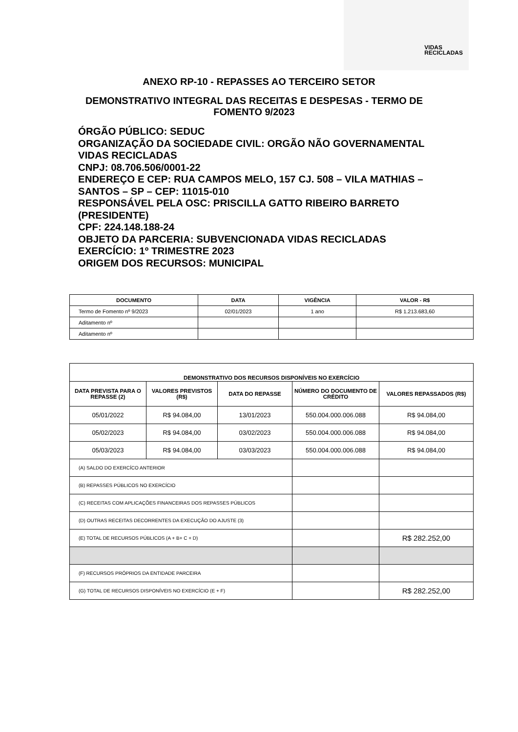VIDAS
RECICLADAS
ANEXO RP-10 - REPASSES AO TERCEIRO SETOR
DEMONSTRATIVO INTEGRAL DAS RECEITAS E DESPESAS - TERMO DE FOMENTO 9/2023
ÓRGÃO PÚBLICO: SEDUC
ORGANIZAÇÃO DA SOCIEDADE CIVIL: ORGÃO NÃO GOVERNAMENTAL VIDAS RECICLADAS
CNPJ: 08.706.506/0001-22
ENDEREÇO E CEP: RUA CAMPOS MELO, 157 CJ. 508 – VILA MATHIAS – SANTOS – SP – CEP: 11015-010
RESPONSÁVEL PELA OSC: PRISCILLA GATTO RIBEIRO BARRETO (PRESIDENTE)
CPF: 224.148.188-24
OBJETO DA PARCERIA: SUBVENCIONADA VIDAS RECICLADAS
EXERCÍCIO: 1º TRIMESTRE 2023
ORIGEM DOS RECURSOS: MUNICIPAL
| DOCUMENTO | DATA | VIGÊNCIA | VALOR - R$ |
| --- | --- | --- | --- |
| Termo de Fomento nº 9/2023 | 02/01/2023 | 1 ano | R$ 1.213.683,60 |
| Aditamento nº | | | |
| Aditamento nº | | | |
| DEMONSTRATIVO DOS RECURSOS DISPONÍVEIS NO EXERCÍCIO | | | | |
| --- | --- | --- | --- | --- |
| DATA PREVISTA PARA O REPASSE (2) | VALORES PREVISTOS (R$) | DATA DO REPASSE | NÚMERO DO DOCUMENTO DE CRÉDITO | VALORES REPASSADOS (R$) |
| 05/01/2022 | R$ 94.084,00 | 13/01/2023 | 550.004.000.006.088 | R$ 94.084,00 |
| 05/02/2023 | R$ 94.084,00 | 03/02/2023 | 550.004.000.006.088 | R$ 94.084,00 |
| 05/03/2023 | R$ 94.084,00 | 03/03/2023 | 550.004.000.006.088 | R$ 94.084,00 |
| (A) SALDO DO EXERCÍCO ANTERIOR | | | | |
| (B) REPASSES PÚBLICOS NO EXERCÍCIO | | | | |
| (C) RECEITAS COM APLICAÇÕES FINANCEIRAS DOS REPASSES PÚBLICOS | | | | |
| (D) OUTRAS RECEITAS DECORRENTES DA EXECUÇÃO DO AJUSTE (3) | | | | |
| (E) TOTAL DE RECURSOS PÚBLICOS (A + B+ C + D) | | | | R$ 282.252,00 |
| (F) RECURSOS PRÓPRIOS DA ENTIDADE PARCEIRA | | | | |
| (G) TOTAL DE RECURSOS DISPONÍVEIS NO EXERCÍCIO (E + F) | | | | R$ 282.252,00 |